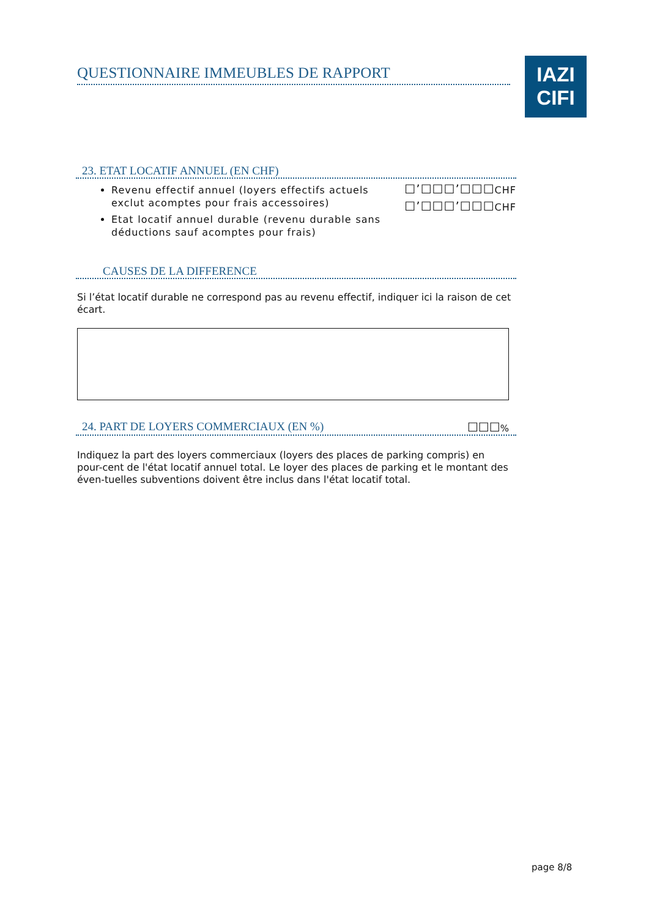QUESTIONNAIRE IMMEUBLES DE RAPPORT
IAZI
CIFI
23. ETAT LOCATIF ANNUEL (EN CHF)
Revenu effectif annuel (loyers effectifs actuels exclut acomptes pour frais accessoires)
Etat locatif annuel durable (revenu durable sans déductions sauf acomptes pour frais)
☐’☐☐☐’☐☐☐CHF
☐’☐☐☐’☐☐☐CHF
CAUSES DE LA DIFFERENCE
Si l’état locatif durable ne correspond pas au revenu effectif, indiquer ici la raison de cet écart.
24. PART DE LOYERS COMMERCIAUX (EN %) ☐☐☐%
Indiquez la part des loyers commerciaux (loyers des places de parking compris) en pour-cent de l'état locatif annuel total. Le loyer des places de parking et le montant des éven-tuelles subventions doivent être inclus dans l'état locatif total.
page 8/8